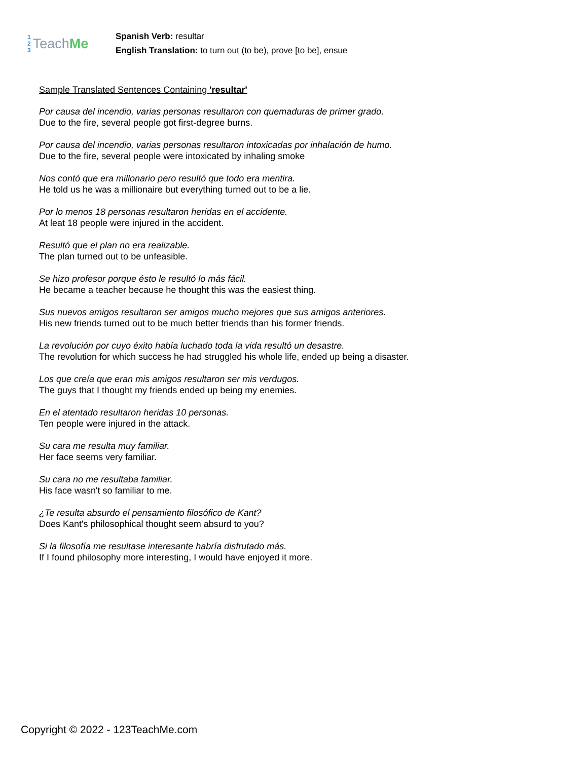1
2
3
Teach Me
Spanish Verb: resultar
English Translation: to turn out (to be), prove [to be], ensue
Sample Translated Sentences Containing 'resultar'
Por causa del incendio, varias personas resultaron con quemaduras de primer grado.
Due to the fire, several people got first-degree burns.
Por causa del incendio, varias personas resultaron intoxicadas por inhalación de humo.
Due to the fire, several people were intoxicated by inhaling smoke
Nos contó que era millonario pero resultó que todo era mentira.
He told us he was a millionaire but everything turned out to be a lie.
Por lo menos 18 personas resultaron heridas en el accidente.
At leat 18 people were injured in the accident.
Resultó que el plan no era realizable.
The plan turned out to be unfeasible.
Se hizo profesor porque ésto le resultó lo más fácil.
He became a teacher because he thought this was the easiest thing.
Sus nuevos amigos resultaron ser amigos mucho mejores que sus amigos anteriores.
His new friends turned out to be much better friends than his former friends.
La revolución por cuyo éxito había luchado toda la vida resultó un desastre.
The revolution for which success he had struggled his whole life, ended up being a disaster.
Los que creía que eran mis amigos resultaron ser mis verdugos.
The guys that I thought my friends ended up being my enemies.
En el atentado resultaron heridas 10 personas.
Ten people were injured in the attack.
Su cara me resulta muy familiar.
Her face seems very familiar.
Su cara no me resultaba familiar.
His face wasn't so familiar to me.
¿Te resulta absurdo el pensamiento filosófico de Kant?
Does Kant's philosophical thought seem absurd to you?
Si la filosofía me resultase interesante habría disfrutado más.
If I found philosophy more interesting, I would have enjoyed it more.
Copyright © 2022 - 123TeachMe.com